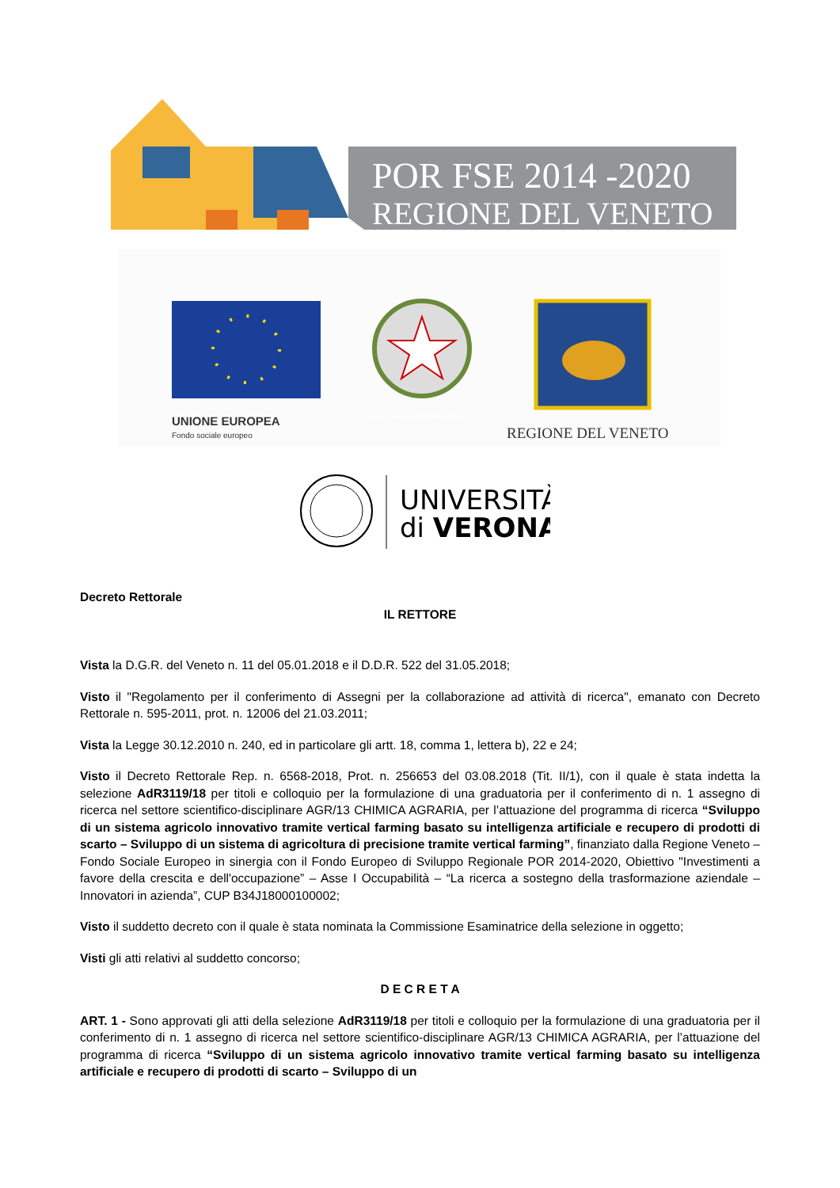POR FSE 2014 -2020
REGIONE DEL VENETO
UNIONE EUROPEA
Fondo sociale europeo
REPVBBLICA ITALIANA
REGIONE DEL VENETO
UNIVERSITÀ
di VERONA
Decreto Rettorale
IL RETTORE
Vista la D.G.R. del Veneto n. 11 del 05.01.2018 e il D.D.R. 522 del 31.05.2018;
Visto il "Regolamento per il conferimento di Assegni per la collaborazione ad attività di ricerca", emanato con Decreto Rettorale n. 595-2011, prot. n. 12006 del 21.03.2011;
Vista la Legge 30.12.2010 n. 240, ed in particolare gli artt. 18, comma 1, lettera b), 22 e 24;
Visto il Decreto Rettorale Rep. n. 6568-2018, Prot. n. 256653 del 03.08.2018 (Tit. II/1), con il quale è stata indetta la selezione AdR3119/18 per titoli e colloquio per la formulazione di una graduatoria per il conferimento di n. 1 assegno di ricerca nel settore scientifico-disciplinare AGR/13 CHIMICA AGRARIA, per l’attuazione del programma di ricerca “Sviluppo di un sistema agricolo innovativo tramite vertical farming basato su intelligenza artificiale e recupero di prodotti di scarto – Sviluppo di un sistema di agricoltura di precisione tramite vertical farming”, finanziato dalla Regione Veneto – Fondo Sociale Europeo in sinergia con il Fondo Europeo di Sviluppo Regionale POR 2014-2020, Obiettivo "Investimenti a favore della crescita e dell'occupazione” – Asse I Occupabilità – “La ricerca a sostegno della trasformazione aziendale – Innovatori in azienda”, CUP B34J18000100002;
Visto il suddetto decreto con il quale è stata nominata la Commissione Esaminatrice della selezione in oggetto;
Visti gli atti relativi al suddetto concorso;
D E C R E T A
ART. 1 - Sono approvati gli atti della selezione AdR3119/18 per titoli e colloquio per la formulazione di una graduatoria per il conferimento di n. 1 assegno di ricerca nel settore scientifico-disciplinare AGR/13 CHIMICA AGRARIA, per l’attuazione del programma di ricerca “Sviluppo di un sistema agricolo innovativo tramite vertical farming basato su intelligenza artificiale e recupero di prodotti di scarto – Sviluppo di un